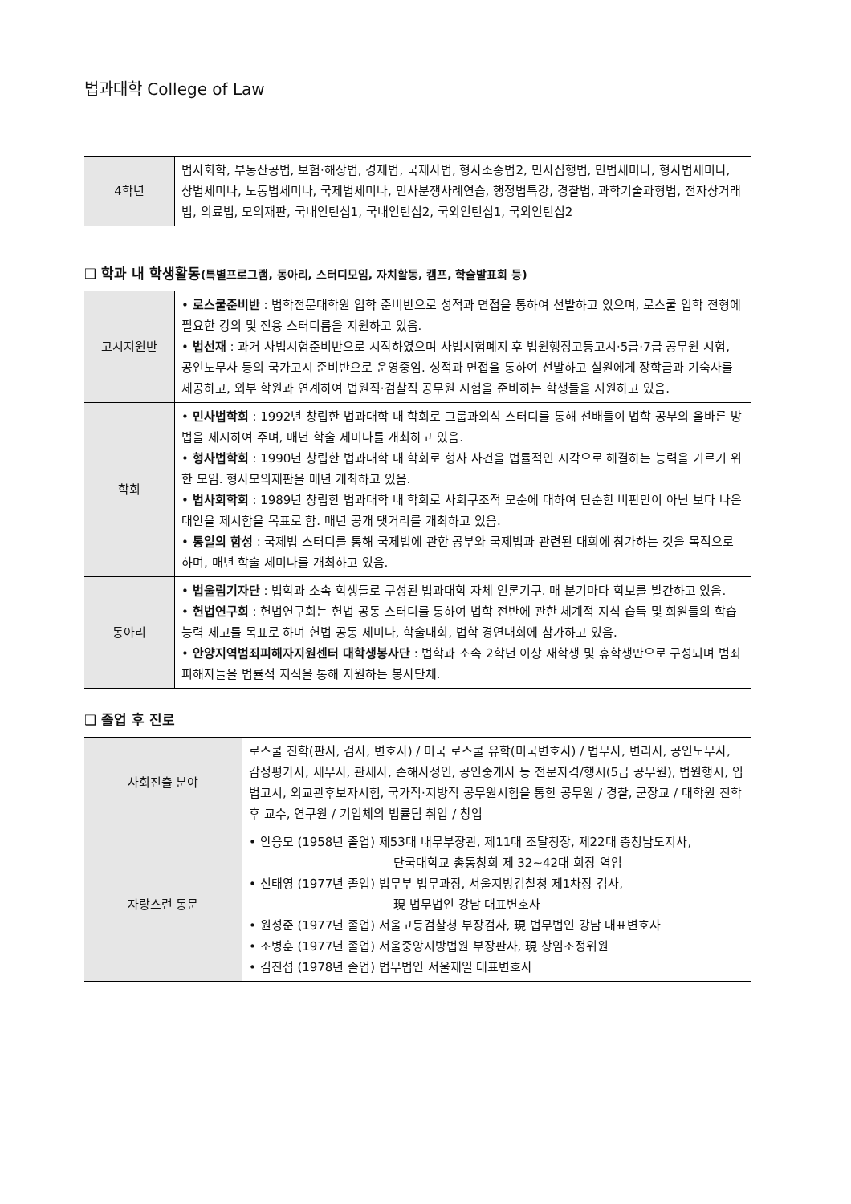법과대학 College of Law
| 4학년 | 법사회학, 부동산공법, 보험·해상법, 경제법, 국제사법, 형사소송법2, 민사집행법, 민법세미나, 형사법세미나, 상법세미나, 노동법세미나, 국제법세미나, 민사분쟁사례연습, 행정법특강, 경찰법, 과학기술과형법, 전자상거래법, 의료법, 모의재판, 국내인턴십1, 국내인턴십2, 국외인턴십1, 국외인턴십2 |
❑ 학과 내 학생활동(특별프로그램, 동아리, 스터디모임, 자치활동, 캠프, 학술발표회 등)
| 고시지원반 | • 로스쿨준비반 : 법학전문대학원 입학 준비반으로 성적과 면접을 통하여 선발하고 있으며, 로스쿨 입학 전형에 필요한 강의 및 전용 스터디룸을 지원하고 있음. • 법선재 : 과거 사법시험준비반으로 시작하였으며 사법시험폐지 후 법원행정고등고시·5급·7급 공무원 시험, 공인노무사 등의 국가고시 준비반으로 운영중임. 성적과 면접을 통하여 선발하고 실원에게 장학금과 기숙사를 제공하고, 외부 학원과 연계하여 법원직·검찰직 공무원 시험을 준비하는 학생들을 지원하고 있음. |
| 학회 | • 민사법학회 : 1992년 창립한 법과대학 내 학회로 그룹과외식 스터디를 통해 선배들이 법학 공부의 올바른 방법을 제시하여 주며, 매년 학술 세미나를 개최하고 있음. • 형사법학회 : 1990년 창립한 법과대학 내 학회로 형사 사건을 법률적인 시각으로 해결하는 능력을 기르기 위한 모임. 형사모의재판을 매년 개최하고 있음. • 법사회학회 : 1989년 창립한 법과대학 내 학회로 사회구조적 모순에 대하여 단순한 비판만이 아닌 보다 나은 대안을 제시함을 목표로 함. 매년 공개 댓거리를 개최하고 있음. • 통일의 함성 : 국제법 스터디를 통해 국제법에 관한 공부와 국제법과 관련된 대회에 참가하는 것을 목적으로 하며, 매년 학술 세미나를 개최하고 있음. |
| 동아리 | • 법울림기자단 : 법학과 소속 학생들로 구성된 법과대학 자체 언론기구. 매 분기마다 학보를 발간하고 있음. • 헌법연구회 : 헌법연구회는 헌법 공동 스터디를 통하여 법학 전반에 관한 체계적 지식 습득 및 회원들의 학습능력 제고를 목표로 하며 헌법 공동 세미나, 학술대회, 법학 경연대회에 참가하고 있음. • 안양지역범죄피해자지원센터 대학생봉사단 : 법학과 소속 2학년 이상 재학생 및 휴학생만으로 구성되며 범죄피해자들을 법률적 지식을 통해 지원하는 봉사단체. |
❑ 졸업 후 진로
| 사회진출 분야 | 로스쿨 진학(판사, 검사, 변호사) / 미국 로스쿨 유학(미국변호사) / 법무사, 변리사, 공인노무사, 감정평가사, 세무사, 관세사, 손해사정인, 공인중개사 등 전문자격/행시(5급 공무원), 법원행시, 입법고시, 외교관후보자시험, 국가직·지방직 공무원시험을 통한 공무원 / 경찰, 군장교 / 대학원 진학 후 교수, 연구원 / 기업체의 법률팀 취업 / 창업 |
| 자랑스런 동문 | • 안응모 (1958년 졸업) 제53대 내무부장관, 제11대 조달청장, 제22대 충청남도지사, 단국대학교 총동창회 제 32~42대 회장 역임 • 신태영 (1977년 졸업) 법무부 법무과장, 서울지방검찰청 제1차장 검사, 現 법무법인 강남 대표변호사 • 원성준 (1977년 졸업) 서울고등검찰청 부장검사, 現 법무법인 강남 대표변호사 • 조병훈 (1977년 졸업) 서울중앙지방법원 부장판사, 現 상임조정위원 • 김진섭 (1978년 졸업) 법무법인 서울제일 대표변호사 |